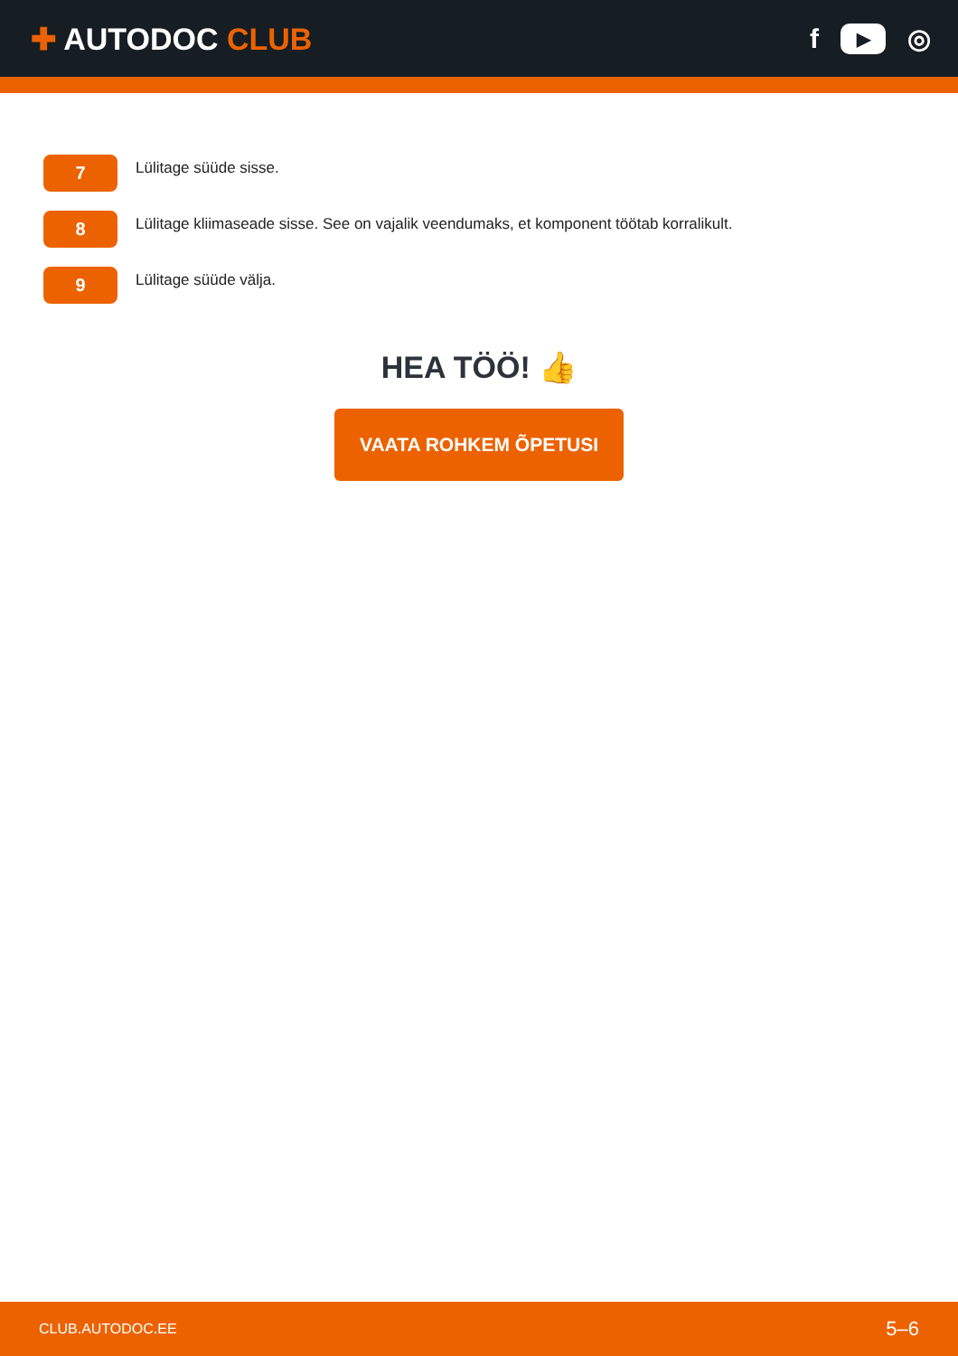✚ AUTODOC CLUB f ▶ ◎
7
Lülitage süüde sisse.
8
Lülitage kliimaseade sisse. See on vajalik veendumaks, et komponent töötab korralikult.
9
Lülitage süüde välja.
HEA TÖÖ! 👍
VAATA ROHKEM ÕPETUSI
CLUB.AUTODOC.EE 5–6